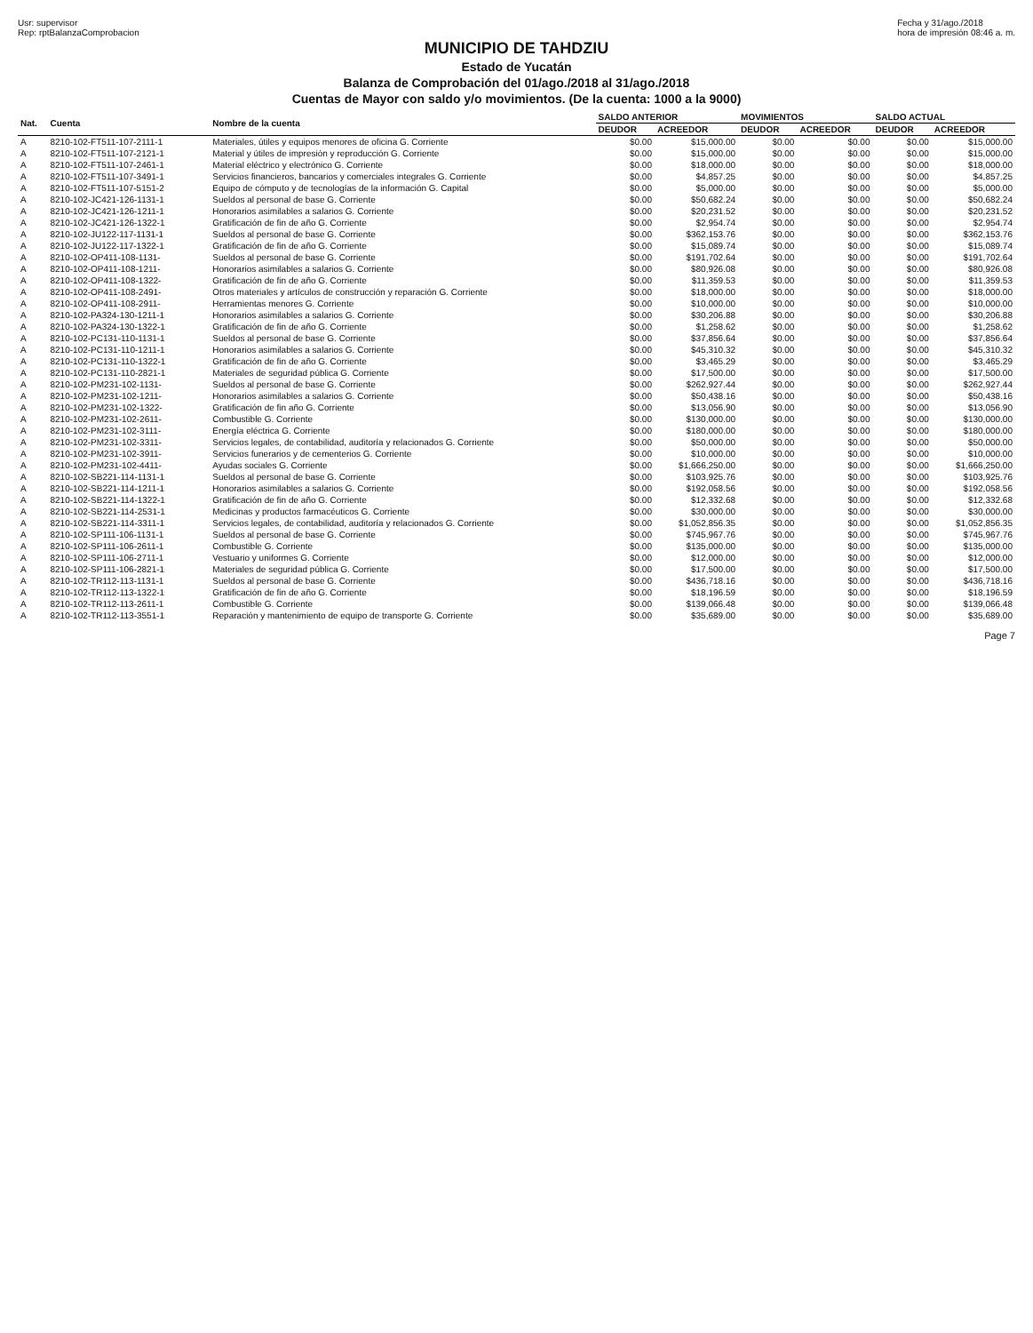Usr: supervisor
Rep: rptBalanzaComprobacion
Fecha y 31/ago./2018
hora de impresión 08:46 a. m.
MUNICIPIO DE TAHDZIU
Estado de Yucatán
Balanza de Comprobación del 01/ago./2018 al 31/ago./2018
Cuentas de Mayor con saldo y/o movimientos. (De la cuenta: 1000 a la 9000)
| Nat. | Cuenta | Nombre de la cuenta | SALDO ANTERIOR | | MOVIMIENTOS | | SALDO ACTUAL | |
| --- | --- | --- | --- | --- | --- | --- | --- | --- |
| | | | DEUDOR | ACREEDOR | DEUDOR | ACREEDOR | DEUDOR | ACREEDOR |
| A | 8210-102-FT511-107-2111-1 | Materiales, útiles y equipos menores de oficina G. Corriente | $0.00 | $15,000.00 | $0.00 | $0.00 | $0.00 | $15,000.00 |
| A | 8210-102-FT511-107-2121-1 | Material y útiles de impresión y reproducción G. Corriente | $0.00 | $15,000.00 | $0.00 | $0.00 | $0.00 | $15,000.00 |
| A | 8210-102-FT511-107-2461-1 | Material eléctrico y electrónico G. Corriente | $0.00 | $18,000.00 | $0.00 | $0.00 | $0.00 | $18,000.00 |
| A | 8210-102-FT511-107-3491-1 | Servicios financieros, bancarios y comerciales integrales G. Corriente | $0.00 | $4,857.25 | $0.00 | $0.00 | $0.00 | $4,857.25 |
| A | 8210-102-FT511-107-5151-2 | Equipo de cómputo y de tecnologías de la información G. Capital | $0.00 | $5,000.00 | $0.00 | $0.00 | $0.00 | $5,000.00 |
| A | 8210-102-JC421-126-1131-1 | Sueldos al personal de base G. Corriente | $0.00 | $50,682.24 | $0.00 | $0.00 | $0.00 | $50,682.24 |
| A | 8210-102-JC421-126-1211-1 | Honorarios asimilables a salarios G. Corriente | $0.00 | $20,231.52 | $0.00 | $0.00 | $0.00 | $20,231.52 |
| A | 8210-102-JC421-126-1322-1 | Gratificación de fin de año G. Corriente | $0.00 | $2,954.74 | $0.00 | $0.00 | $0.00 | $2,954.74 |
| A | 8210-102-JU122-117-1131-1 | Sueldos al personal de base G. Corriente | $0.00 | $362,153.76 | $0.00 | $0.00 | $0.00 | $362,153.76 |
| A | 8210-102-JU122-117-1322-1 | Gratificación de fin de año G. Corriente | $0.00 | $15,089.74 | $0.00 | $0.00 | $0.00 | $15,089.74 |
| A | 8210-102-OP411-108-1131- | Sueldos al personal de base G. Corriente | $0.00 | $191,702.64 | $0.00 | $0.00 | $0.00 | $191,702.64 |
| A | 8210-102-OP411-108-1211- | Honorarios asimilables a salarios G. Corriente | $0.00 | $80,926.08 | $0.00 | $0.00 | $0.00 | $80,926.08 |
| A | 8210-102-OP411-108-1322- | Gratificación de fin de año G. Corriente | $0.00 | $11,359.53 | $0.00 | $0.00 | $0.00 | $11,359.53 |
| A | 8210-102-OP411-108-2491- | Otros materiales y artículos de construcción y reparación G. Corriente | $0.00 | $18,000.00 | $0.00 | $0.00 | $0.00 | $18,000.00 |
| A | 8210-102-OP411-108-2911- | Herramientas menores G. Corriente | $0.00 | $10,000.00 | $0.00 | $0.00 | $0.00 | $10,000.00 |
| A | 8210-102-PA324-130-1211-1 | Honorarios asimilables a salarios G. Corriente | $0.00 | $30,206.88 | $0.00 | $0.00 | $0.00 | $30,206.88 |
| A | 8210-102-PA324-130-1322-1 | Gratificación de fin de año G. Corriente | $0.00 | $1,258.62 | $0.00 | $0.00 | $0.00 | $1,258.62 |
| A | 8210-102-PC131-110-1131-1 | Sueldos al personal de base G. Corriente | $0.00 | $37,856.64 | $0.00 | $0.00 | $0.00 | $37,856.64 |
| A | 8210-102-PC131-110-1211-1 | Honorarios asimilables a salarios G. Corriente | $0.00 | $45,310.32 | $0.00 | $0.00 | $0.00 | $45,310.32 |
| A | 8210-102-PC131-110-1322-1 | Gratificación de fin de año G. Corriente | $0.00 | $3,465.29 | $0.00 | $0.00 | $0.00 | $3,465.29 |
| A | 8210-102-PC131-110-2821-1 | Materiales de seguridad pública G. Corriente | $0.00 | $17,500.00 | $0.00 | $0.00 | $0.00 | $17,500.00 |
| A | 8210-102-PM231-102-1131- | Sueldos al personal de base G. Corriente | $0.00 | $262,927.44 | $0.00 | $0.00 | $0.00 | $262,927.44 |
| A | 8210-102-PM231-102-1211- | Honorarios asimilables a salarios G. Corriente | $0.00 | $50,438.16 | $0.00 | $0.00 | $0.00 | $50,438.16 |
| A | 8210-102-PM231-102-1322- | Gratificación de fin año G. Corriente | $0.00 | $13,056.90 | $0.00 | $0.00 | $0.00 | $13,056.90 |
| A | 8210-102-PM231-102-2611- | Combustible G. Corriente | $0.00 | $130,000.00 | $0.00 | $0.00 | $0.00 | $130,000.00 |
| A | 8210-102-PM231-102-3111- | Energía eléctrica G. Corriente | $0.00 | $180,000.00 | $0.00 | $0.00 | $0.00 | $180,000.00 |
| A | 8210-102-PM231-102-3311- | Servicios legales, de contabilidad, auditoría y relacionados G. Corriente | $0.00 | $50,000.00 | $0.00 | $0.00 | $0.00 | $50,000.00 |
| A | 8210-102-PM231-102-3911- | Servicios funerarios y de cementerios G. Corriente | $0.00 | $10,000.00 | $0.00 | $0.00 | $0.00 | $10,000.00 |
| A | 8210-102-PM231-102-4411- | Ayudas sociales G. Corriente | $0.00 | $1,666,250.00 | $0.00 | $0.00 | $0.00 | $1,666,250.00 |
| A | 8210-102-SB221-114-1131-1 | Sueldos al personal de base G. Corriente | $0.00 | $103,925.76 | $0.00 | $0.00 | $0.00 | $103,925.76 |
| A | 8210-102-SB221-114-1211-1 | Honorarios asimilables a salarios G. Corriente | $0.00 | $192,058.56 | $0.00 | $0.00 | $0.00 | $192,058.56 |
| A | 8210-102-SB221-114-1322-1 | Gratificación de fin de año G. Corriente | $0.00 | $12,332.68 | $0.00 | $0.00 | $0.00 | $12,332.68 |
| A | 8210-102-SB221-114-2531-1 | Medicinas y productos farmacéuticos G. Corriente | $0.00 | $30,000.00 | $0.00 | $0.00 | $0.00 | $30,000.00 |
| A | 8210-102-SB221-114-3311-1 | Servicios legales, de contabilidad, auditoría y relacionados G. Corriente | $0.00 | $1,052,856.35 | $0.00 | $0.00 | $0.00 | $1,052,856.35 |
| A | 8210-102-SP111-106-1131-1 | Sueldos al personal de base G. Corriente | $0.00 | $745,967.76 | $0.00 | $0.00 | $0.00 | $745,967.76 |
| A | 8210-102-SP111-106-2611-1 | Combustible G. Corriente | $0.00 | $135,000.00 | $0.00 | $0.00 | $0.00 | $135,000.00 |
| A | 8210-102-SP111-106-2711-1 | Vestuario y uniformes G. Corriente | $0.00 | $12,000.00 | $0.00 | $0.00 | $0.00 | $12,000.00 |
| A | 8210-102-SP111-106-2821-1 | Materiales de seguridad pública G. Corriente | $0.00 | $17,500.00 | $0.00 | $0.00 | $0.00 | $17,500.00 |
| A | 8210-102-TR112-113-1131-1 | Sueldos al personal de base G. Corriente | $0.00 | $436,718.16 | $0.00 | $0.00 | $0.00 | $436,718.16 |
| A | 8210-102-TR112-113-1322-1 | Gratificación de fin de año G. Corriente | $0.00 | $18,196.59 | $0.00 | $0.00 | $0.00 | $18,196.59 |
| A | 8210-102-TR112-113-2611-1 | Combustible G. Corriente | $0.00 | $139,066.48 | $0.00 | $0.00 | $0.00 | $139,066.48 |
| A | 8210-102-TR112-113-3551-1 | Reparación y mantenimiento de equipo de transporte G. Corriente | $0.00 | $35,689.00 | $0.00 | $0.00 | $0.00 | $35,689.00 |
Page 7